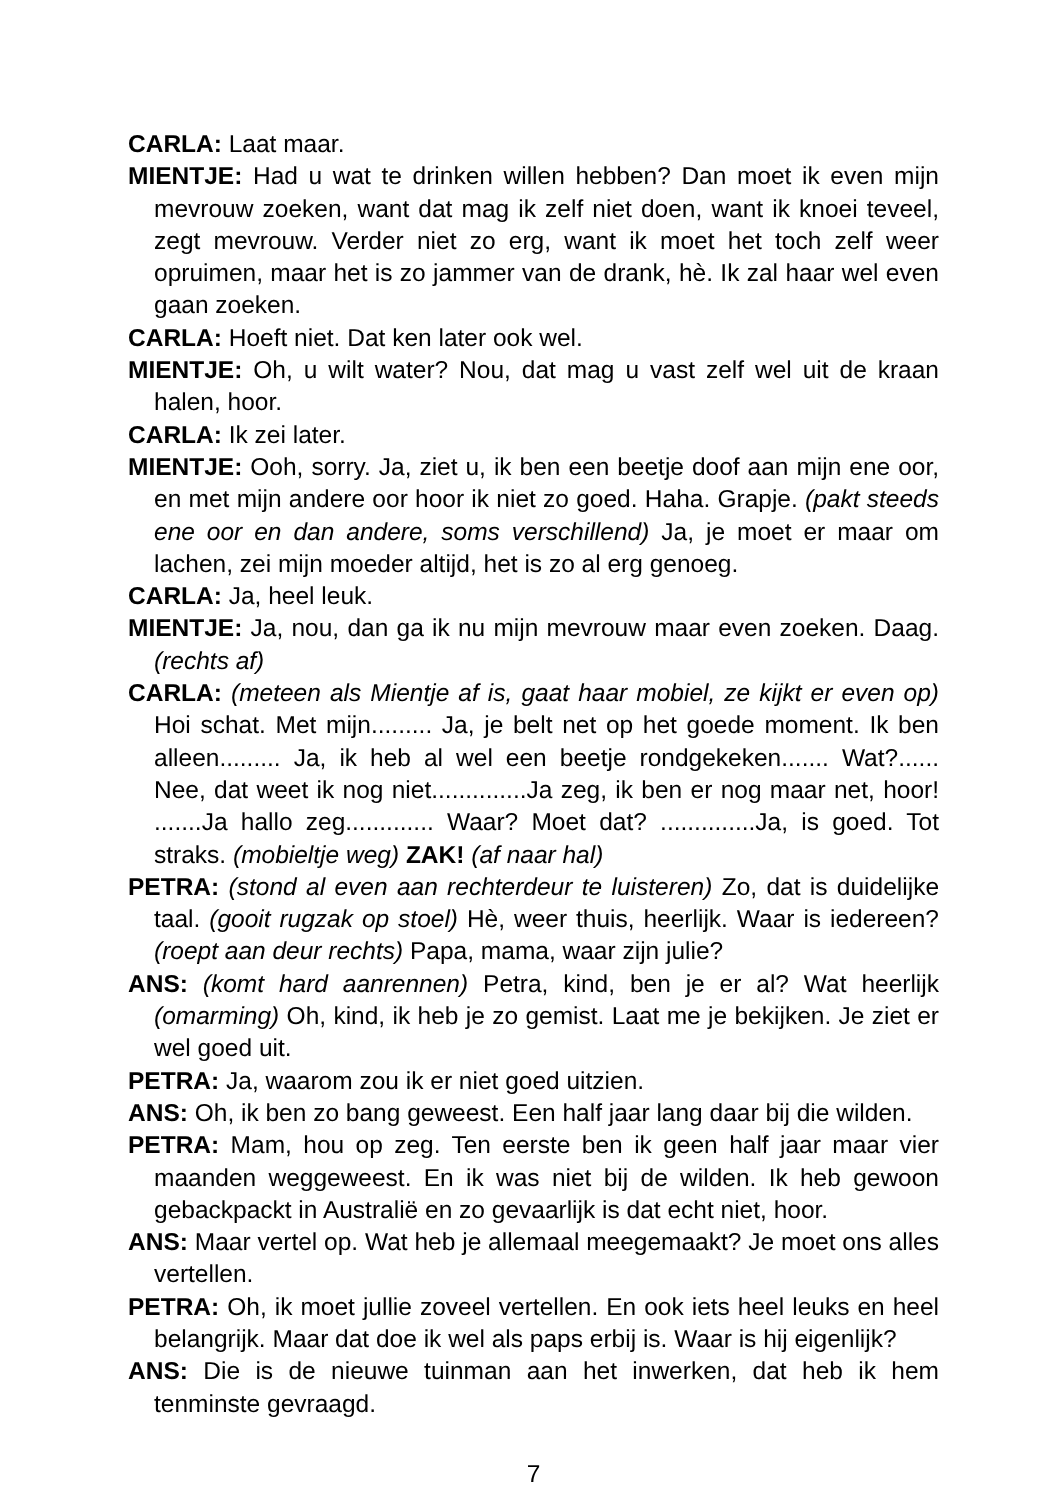CARLA: Laat maar.
MIENTJE: Had u wat te drinken willen hebben? Dan moet ik even mijn mevrouw zoeken, want dat mag ik zelf niet doen, want ik knoei teveel, zegt mevrouw. Verder niet zo erg, want ik moet het toch zelf weer opruimen, maar het is zo jammer van de drank, hè. Ik zal haar wel even gaan zoeken.
CARLA: Hoeft niet. Dat ken later ook wel.
MIENTJE: Oh, u wilt water? Nou, dat mag u vast zelf wel uit de kraan halen, hoor.
CARLA: Ik zei later.
MIENTJE: Ooh, sorry. Ja, ziet u, ik ben een beetje doof aan mijn ene oor, en met mijn andere oor hoor ik niet zo goed. Haha. Grapje. (pakt steeds ene oor en dan andere, soms verschillend) Ja, je moet er maar om lachen, zei mijn moeder altijd, het is zo al erg genoeg.
CARLA: Ja, heel leuk.
MIENTJE: Ja, nou, dan ga ik nu mijn mevrouw maar even zoeken. Daag. (rechts af)
CARLA: (meteen als Mientje af is, gaat haar mobiel, ze kijkt er even op) Hoi schat. Met mijn......... Ja, je belt net op het goede moment. Ik ben alleen......... Ja, ik heb al wel een beetje rondgekeken....... Wat?...... Nee, dat weet ik nog niet..............Ja zeg, ik ben er nog maar net, hoor! .......Ja hallo zeg............. Waar? Moet dat? ..............Ja, is goed. Tot straks. (mobieltje weg) ZAK! (af naar hal)
PETRA: (stond al even aan rechterdeur te luisteren) Zo, dat is duidelijke taal. (gooit rugzak op stoel) Hè, weer thuis, heerlijk. Waar is iedereen? (roept aan deur rechts) Papa, mama, waar zijn julie?
ANS: (komt hard aanrennen) Petra, kind, ben je er al? Wat heerlijk (omarming) Oh, kind, ik heb je zo gemist. Laat me je bekijken. Je ziet er wel goed uit.
PETRA: Ja, waarom zou ik er niet goed uitzien.
ANS: Oh, ik ben zo bang geweest. Een half jaar lang daar bij die wilden.
PETRA: Mam, hou op zeg. Ten eerste ben ik geen half jaar maar vier maanden weggeweest. En ik was niet bij de wilden. Ik heb gewoon gebackpackt in Australië en zo gevaarlijk is dat echt niet, hoor.
ANS: Maar vertel op. Wat heb je allemaal meegemaakt? Je moet ons alles vertellen.
PETRA: Oh, ik moet jullie zoveel vertellen. En ook iets heel leuks en heel belangrijk. Maar dat doe ik wel als paps erbij is. Waar is hij eigenlijk?
ANS: Die is de nieuwe tuinman aan het inwerken, dat heb ik hem tenminste gevraagd.
7